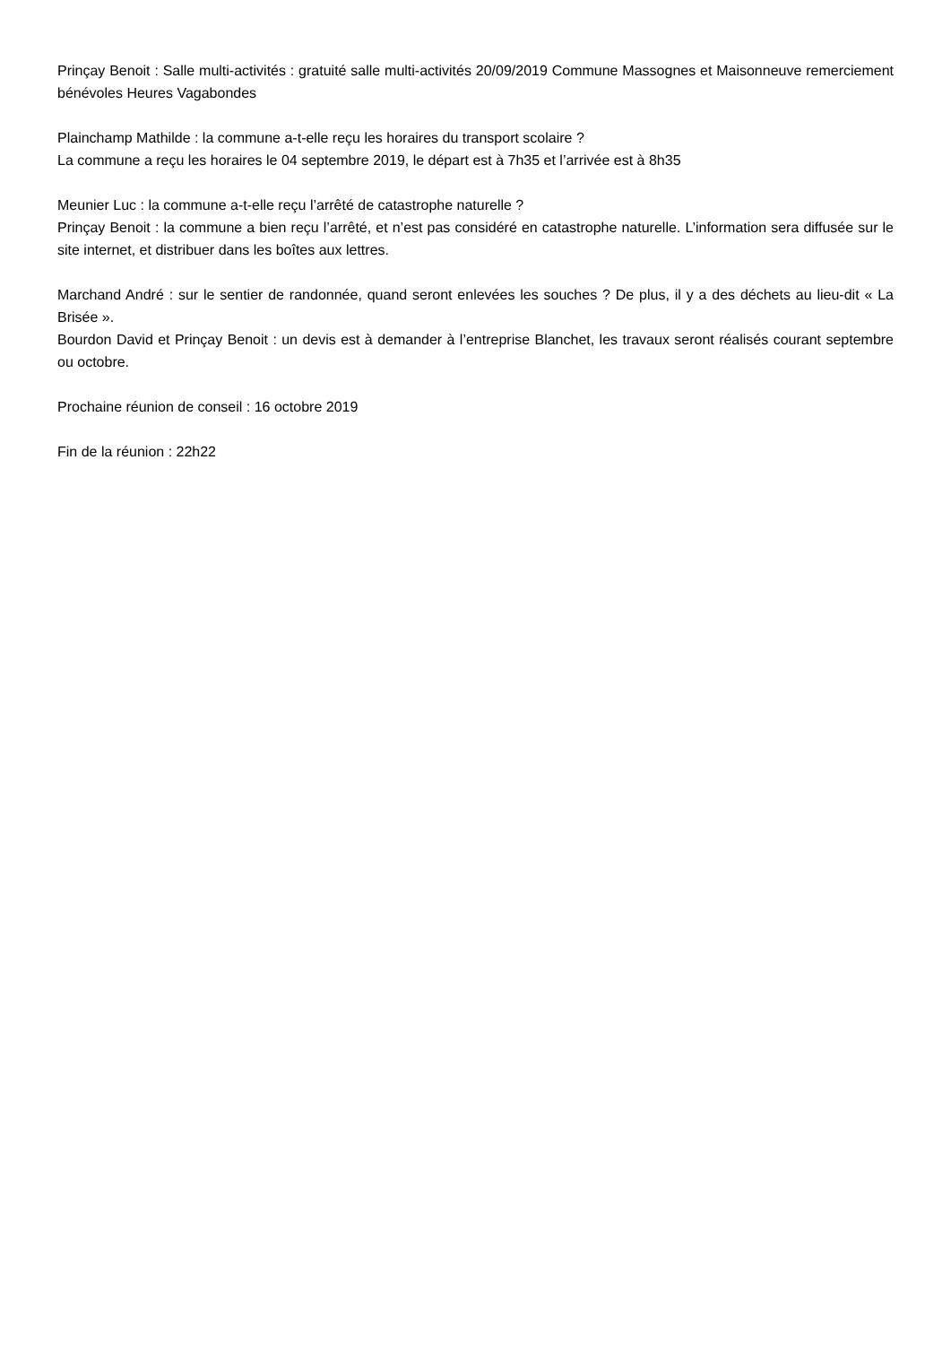Prinçay Benoit : Salle multi-activités : gratuité salle multi-activités 20/09/2019 Commune Massognes et Maisonneuve remerciement bénévoles Heures Vagabondes
Plainchamp Mathilde : la commune a-t-elle reçu les horaires du transport scolaire ?
La commune a reçu les horaires le 04 septembre 2019, le départ est à 7h35 et l’arrivée est à 8h35
Meunier Luc : la commune a-t-elle reçu l’arrêté de catastrophe naturelle ?
Prinçay Benoit : la commune a bien reçu l’arrêté, et n’est pas considéré en catastrophe naturelle. L’information sera diffusée sur le site internet, et distribuer dans les boîtes aux lettres.
Marchand André : sur le sentier de randonnée, quand seront enlevées les souches ? De plus, il y a des déchets au lieu-dit « La Brisée ».
Bourdon David et Prinçay Benoit : un devis est à demander à l’entreprise Blanchet, les travaux seront réalisés courant septembre ou octobre.
Prochaine réunion de conseil : 16 octobre 2019
Fin de la réunion : 22h22